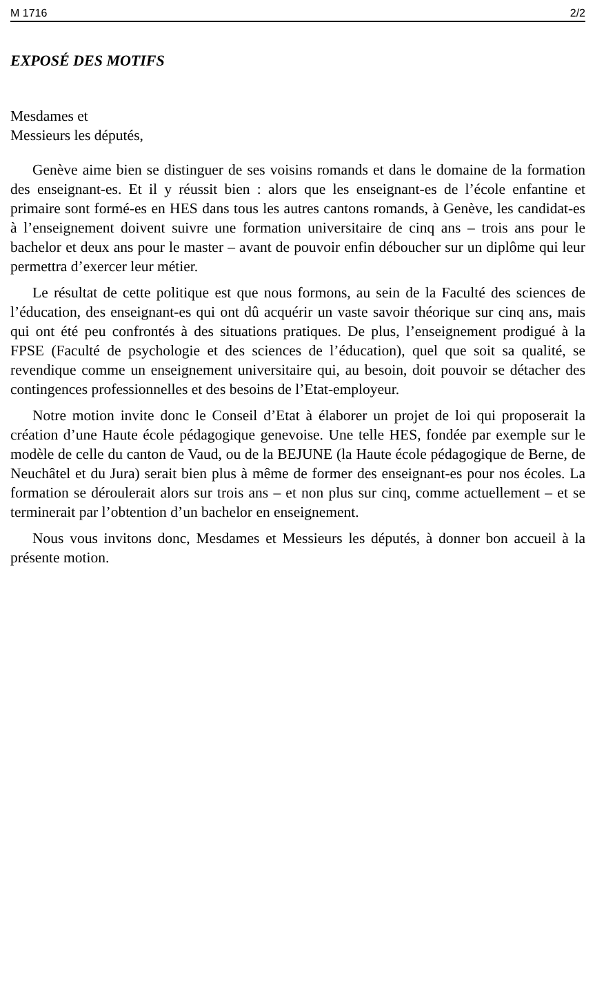M 1716 2/2
EXPOSÉ DES MOTIFS
Mesdames et
Messieurs les députés,
Genève aime bien se distinguer de ses voisins romands et dans le domaine de la formation des enseignant-es. Et il y réussit bien : alors que les enseignant-es de l’école enfantine et primaire sont formé-es en HES dans tous les autres cantons romands, à Genève, les candidat-es à l’enseignement doivent suivre une formation universitaire de cinq ans – trois ans pour le bachelor et deux ans pour le master – avant de pouvoir enfin déboucher sur un diplôme qui leur permettra d’exercer leur métier.
Le résultat de cette politique est que nous formons, au sein de la Faculté des sciences de l’éducation, des enseignant-es qui ont dû acquérir un vaste savoir théorique sur cinq ans, mais qui ont été peu confrontés à des situations pratiques. De plus, l’enseignement prodigué à la FPSE (Faculté de psychologie et des sciences de l’éducation), quel que soit sa qualité, se revendique comme un enseignement universitaire qui, au besoin, doit pouvoir se détacher des contingences professionnelles et des besoins de l’Etat-employeur.
Notre motion invite donc le Conseil d’Etat à élaborer un projet de loi qui proposerait la création d’une Haute école pédagogique genevoise. Une telle HES, fondée par exemple sur le modèle de celle du canton de Vaud, ou de la BEJUNE (la Haute école pédagogique de Berne, de Neuchâtel et du Jura) serait bien plus à même de former des enseignant-es pour nos écoles. La formation se déroulerait alors sur trois ans – et non plus sur cinq, comme actuellement – et se terminerait par l’obtention d’un bachelor en enseignement.
Nous vous invitons donc, Mesdames et Messieurs les députés, à donner bon accueil à la présente motion.